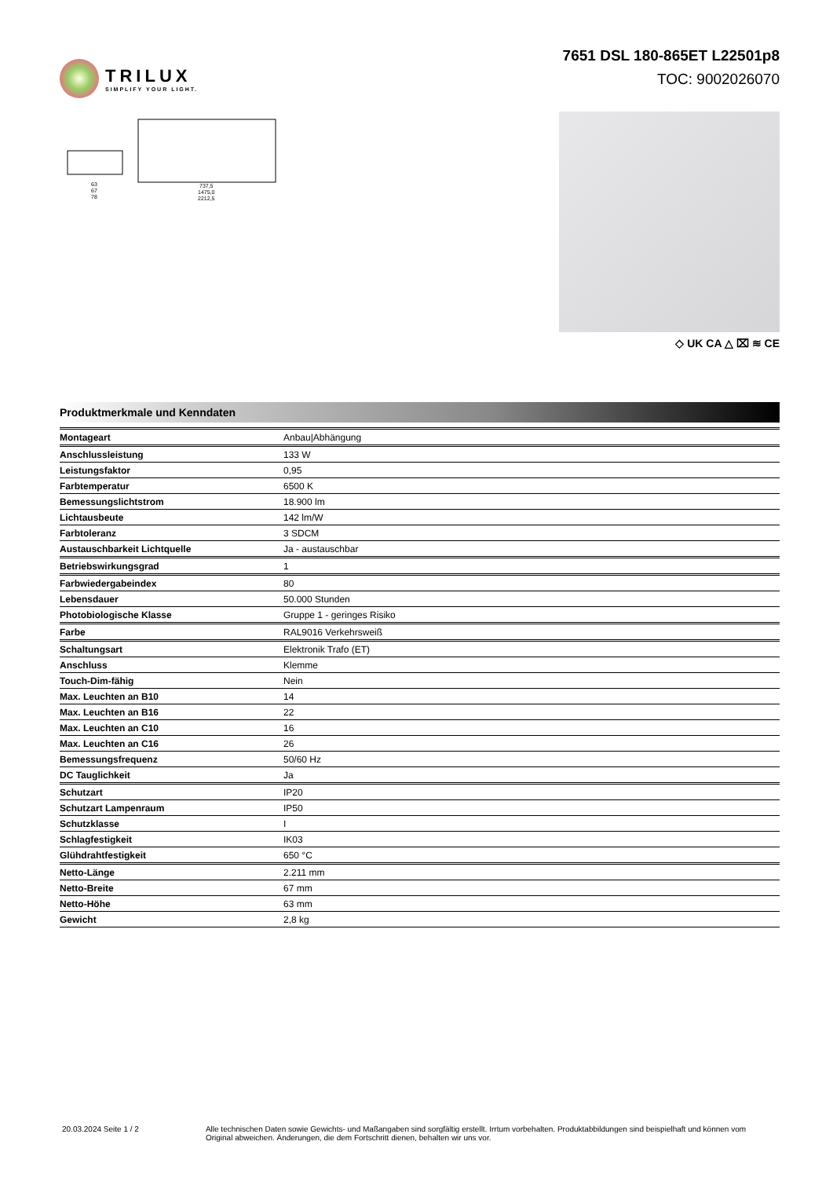TRILUX
SIMPLIFY YOUR LIGHT.
7651 DSL 180-865ET L22501p8
TOC: 9002026070
63
67
78
737,5
1475,0
2212,5
◇ UK CA △ ⌧ ≋ CE
Produktmerkmale und Kenndaten
| Montageart | Anbau/Abhängung |
| Anschlussleistung | 133 W |
| Leistungsfaktor | 0,95 |
| Farbtemperatur | 6500 K |
| Bemessungslichtstrom | 18.900 lm |
| Lichtausbeute | 142 lm/W |
| Farbtoleranz | 3 SDCM |
| Austauschbarkeit Lichtquelle | Ja - austauschbar |
| Betriebswirkungsgrad | 1 |
| Farbwiedergabeindex | 80 |
| Lebensdauer | 50.000 Stunden |
| Photobiologische Klasse | Gruppe 1 - geringes Risiko |
| Farbe | RAL9016 Verkehrsweiß |
| Schaltungsart | Elektronik Trafo (ET) |
| Anschluss | Klemme |
| Touch-Dim-fähig | Nein |
| Max. Leuchten an B10 | 14 |
| Max. Leuchten an B16 | 22 |
| Max. Leuchten an C10 | 16 |
| Max. Leuchten an C16 | 26 |
| Bemessungsfrequenz | 50/60 Hz |
| DC Tauglichkeit | Ja |
| Schutzart | IP20 |
| Schutzart Lampenraum | IP50 |
| Schutzklasse | I |
| Schlagfestigkeit | IK03 |
| Glühdrahtfestigkeit | 650 °C |
| Netto-Länge | 2.211 mm |
| Netto-Breite | 67 mm |
| Netto-Höhe | 63 mm |
| Gewicht | 2,8 kg |
20.03.2024 Seite 1 / 2 Alle technischen Daten sowie Gewichts- und Maßangaben sind sorgfältig erstellt. Irrtum vorbehalten. Produktabbildungen sind beispielhaft und können vom Original abweichen. Änderungen, die dem Fortschritt dienen, behalten wir uns vor.